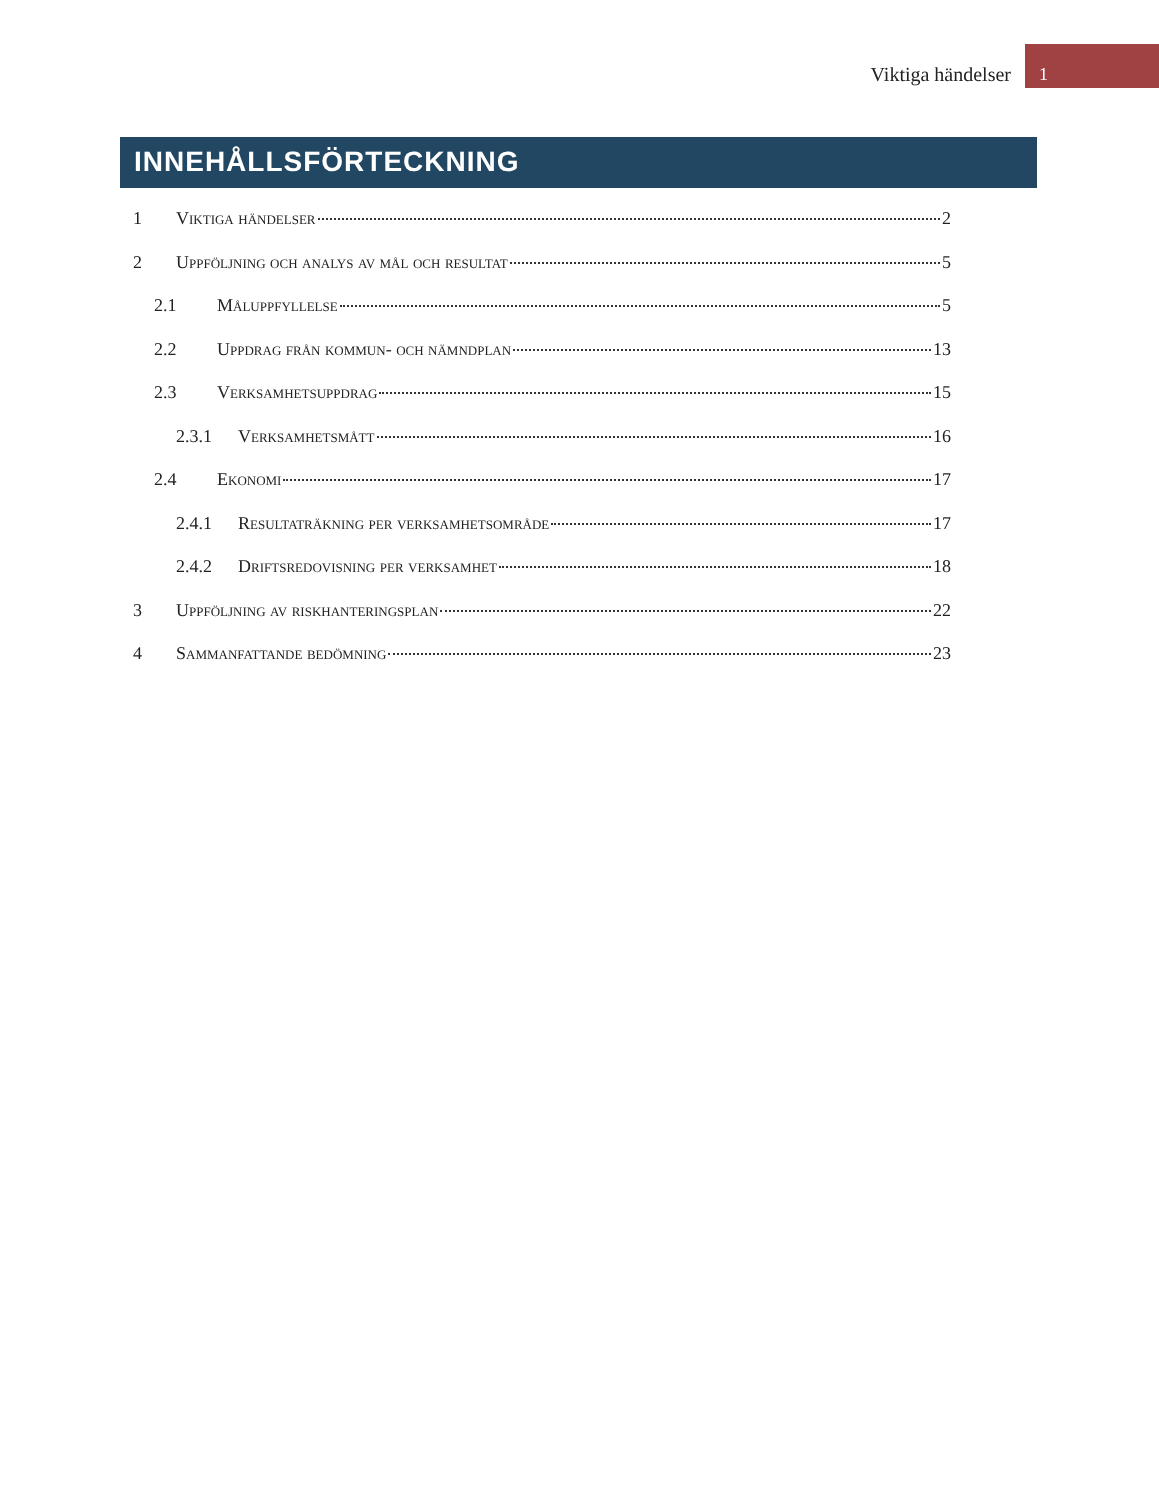Viktiga händelser
1
INNEHÅLLSFÖRTECKNING
1 Viktiga händelser 2
2 Uppföljning och analys av mål och resultat 5
2.1 Måluppfyllelse 5
2.2 Uppdrag från kommun- och nämndplan 13
2.3 Verksamhetsuppdrag 15
2.3.1 Verksamhetsmått 16
2.4 Ekonomi 17
2.4.1 Resultaträkning per verksamhetsområde 17
2.4.2 Driftsredovisning per verksamhet 18
3 Uppföljning av riskhanteringsplan 22
4 Sammanfattande bedömning 23